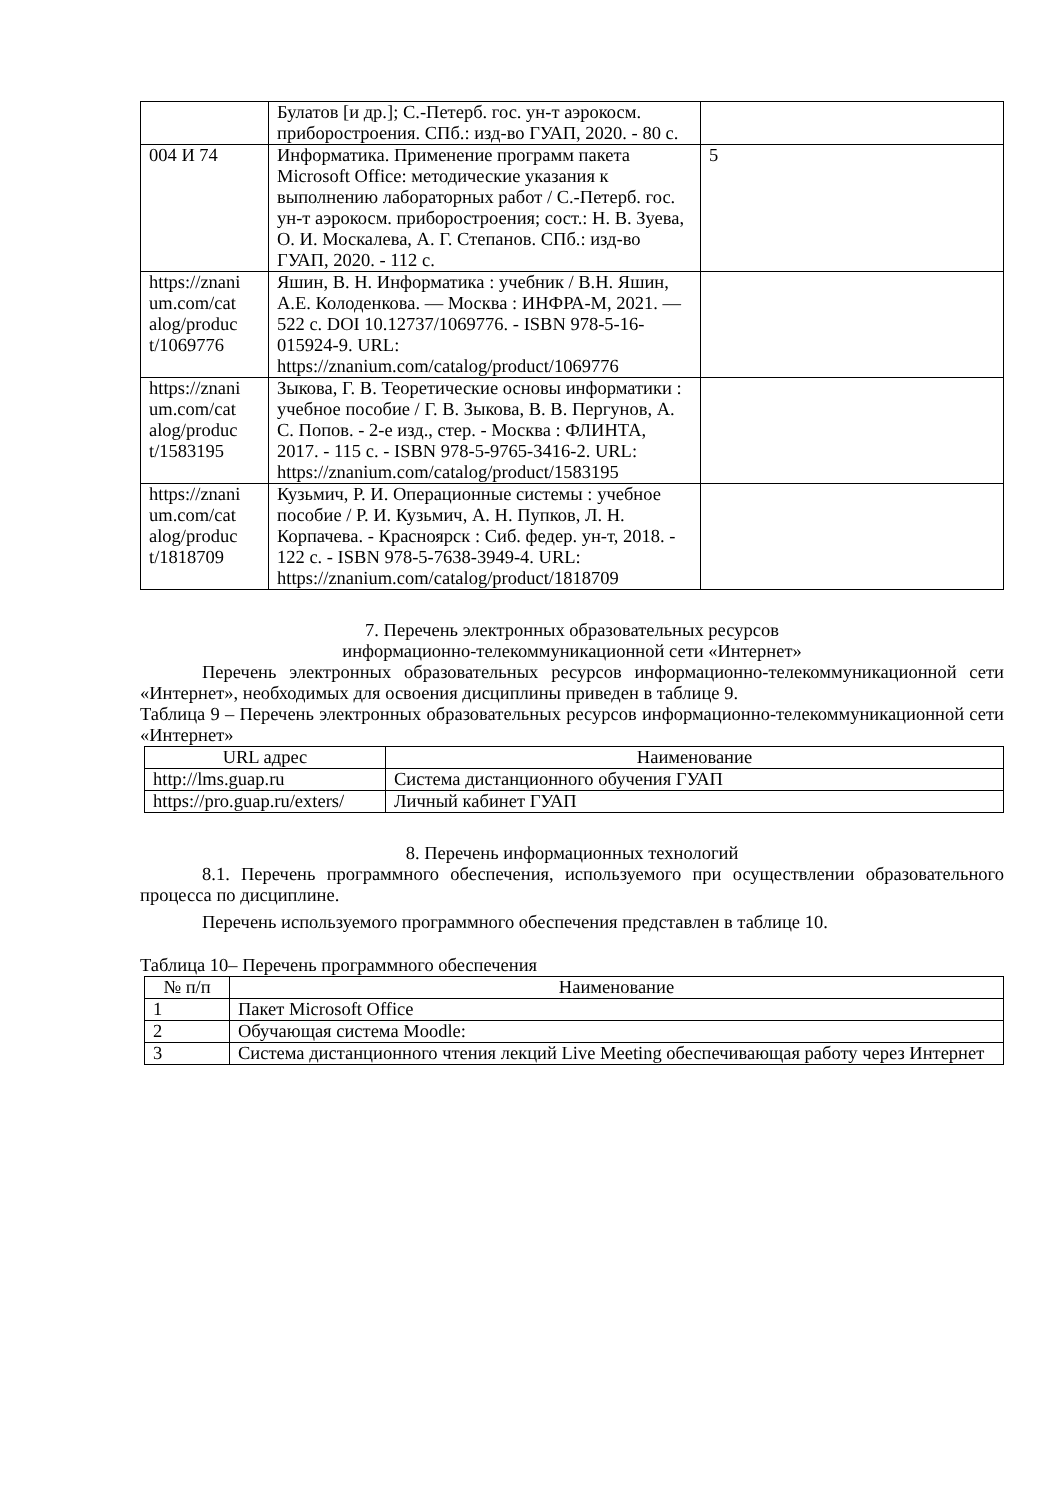| | Булатов [и др.]; С.-Петерб. гос. ун-т аэрокосм. приборостроения. СПб.: изд-во ГУАП, 2020. - 80 с. | |
| 004 И 74 | Информатика. Применение программ пакета Microsoft Office: методические указания к выполнению лабораторных работ / С.-Петерб. гос. ун-т аэрокосм. приборостроения; сост.: Н. В. Зуева, О. И. Москалева, А. Г. Степанов. СПб.: изд-во ГУАП, 2020. - 112 с. | 5 |
| https://znani um.com/cat alog/produc t/1069776 | Яшин, В. Н. Информатика : учебник / В.Н. Яшин, А.Е. Колоденкова. — Москва : ИНФРА-М, 2021. — 522 с. DOI 10.12737/1069776. - ISBN 978-5-16-015924-9. URL: https://znanium.com/catalog/product/1069776 | |
| https://znani um.com/cat alog/produc t/1583195 | Зыкова, Г. В. Теоретические основы информатики : учебное пособие / Г. В. Зыкова, В. В. Пергунов, А. С. Попов. - 2-е изд., стер. - Москва : ФЛИНТА, 2017. - 115 с. - ISBN 978-5-9765-3416-2. URL: https://znanium.com/catalog/product/1583195 | |
| https://znani um.com/cat alog/produc t/1818709 | Кузьмич, Р. И. Операционные системы : учебное пособие / Р. И. Кузьмич, А. Н. Пупков, Л. Н. Корпачева. - Красноярск : Сиб. федер. ун-т, 2018. - 122 с. - ISBN 978-5-7638-3949-4. URL: https://znanium.com/catalog/product/1818709 | |
7. Перечень электронных образовательных ресурсов
информационно-телекоммуникационной сети «Интернет»
Перечень электронных образовательных ресурсов информационно-телекоммуникационной сети «Интернет», необходимых для освоения дисциплины приведен в таблице 9.
Таблица 9 – Перечень электронных образовательных ресурсов информационно-телекоммуникационной сети «Интернет»
| URL адрес | Наименование |
| --- | --- |
| http://lms.guap.ru | Система дистанционного обучения ГУАП |
| https://pro.guap.ru/exters/ | Личный кабинет ГУАП |
8. Перечень информационных технологий
8.1. Перечень программного обеспечения, используемого при осуществлении образовательного процесса по дисциплине.
Перечень используемого программного обеспечения представлен в таблице 10.
Таблица 10– Перечень программного обеспечения
| № п/п | Наименование |
| --- | --- |
| 1 | Пакет Microsoft Office |
| 2 | Обучающая система Moodle: |
| 3 | Система дистанционного чтения лекций Live Meeting обеспечивающая работу через Интернет |